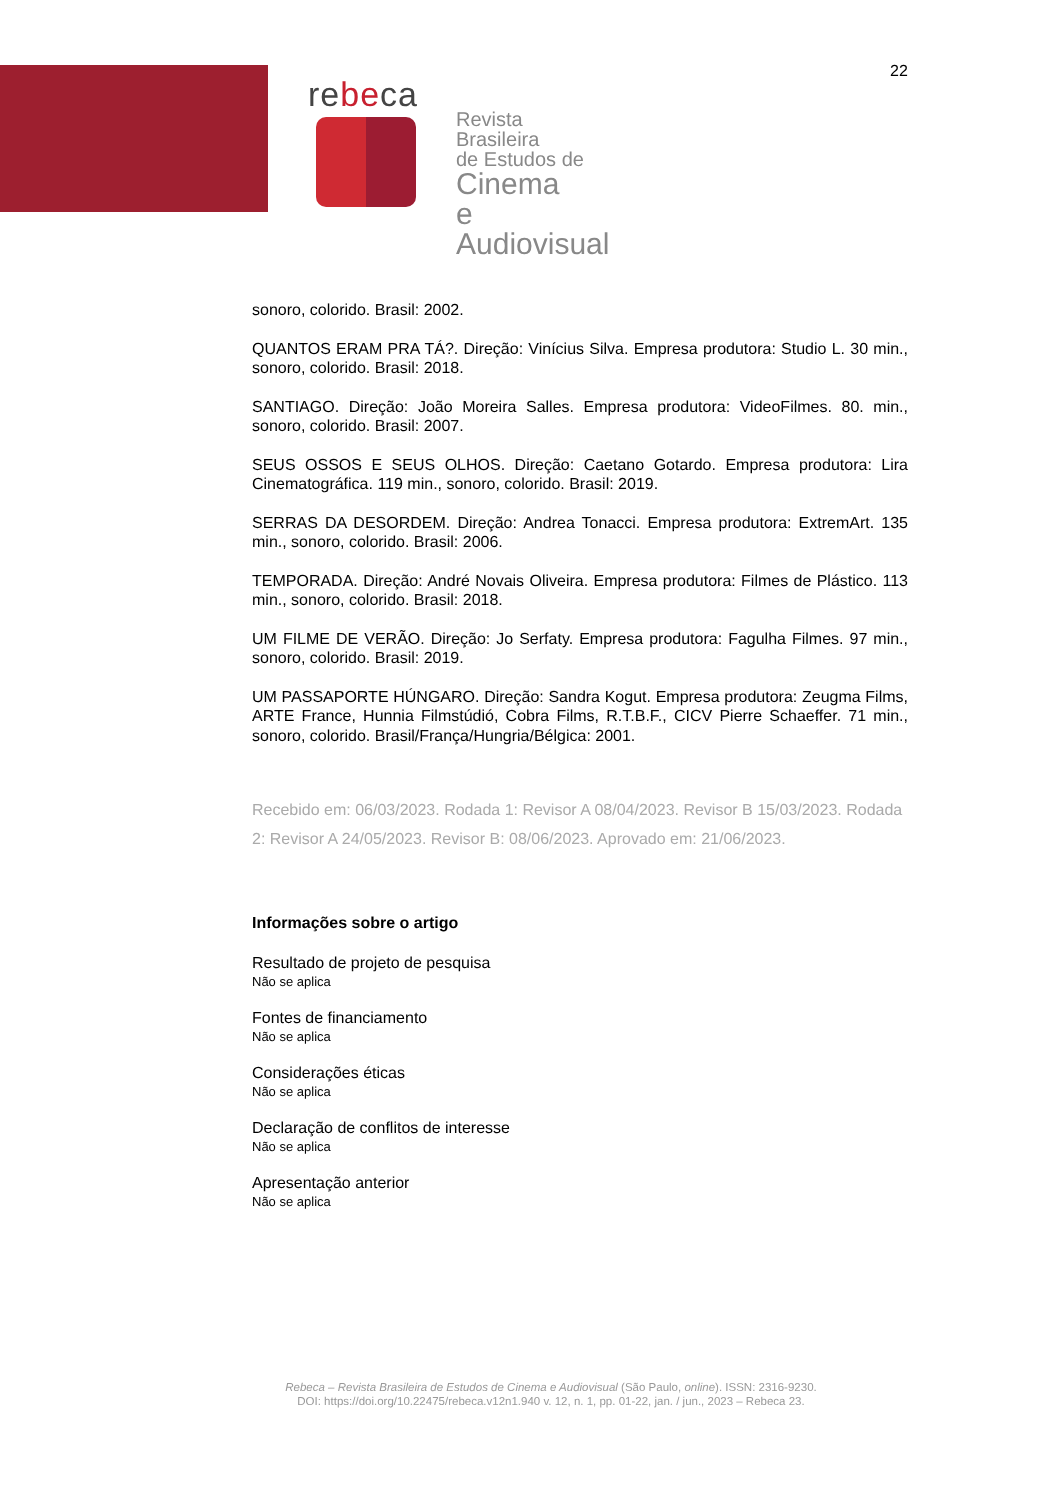22
rebeca
Revista Brasileira
de Estudos de
Cinema
e Audiovisual
sonoro, colorido. Brasil: 2002.
QUANTOS ERAM PRA TÁ?. Direção: Vinícius Silva. Empresa produtora: Studio L. 30 min., sonoro, colorido. Brasil: 2018.
SANTIAGO. Direção: João Moreira Salles. Empresa produtora: VideoFilmes. 80. min., sonoro, colorido. Brasil: 2007.
SEUS OSSOS E SEUS OLHOS. Direção: Caetano Gotardo. Empresa produtora: Lira Cinematográfica. 119 min., sonoro, colorido. Brasil: 2019.
SERRAS DA DESORDEM. Direção: Andrea Tonacci. Empresa produtora: ExtremArt. 135 min., sonoro, colorido. Brasil: 2006.
TEMPORADA. Direção: André Novais Oliveira. Empresa produtora: Filmes de Plástico. 113 min., sonoro, colorido. Brasil: 2018.
UM FILME DE VERÃO. Direção: Jo Serfaty. Empresa produtora: Fagulha Filmes. 97 min., sonoro, colorido. Brasil: 2019.
UM PASSAPORTE HÚNGARO. Direção: Sandra Kogut. Empresa produtora: Zeugma Films, ARTE France, Hunnia Filmstúdió, Cobra Films, R.T.B.F., CICV Pierre Schaeffer. 71 min., sonoro, colorido. Brasil/França/Hungria/Bélgica: 2001.
Recebido em: 06/03/2023. Rodada 1: Revisor A 08/04/2023. Revisor B 15/03/2023. Rodada 2: Revisor A 24/05/2023. Revisor B: 08/06/2023. Aprovado em: 21/06/2023.
Informações sobre o artigo
Resultado de projeto de pesquisa
Não se aplica
Fontes de financiamento
Não se aplica
Considerações éticas
Não se aplica
Declaração de conflitos de interesse
Não se aplica
Apresentação anterior
Não se aplica
Rebeca – Revista Brasileira de Estudos de Cinema e Audiovisual (São Paulo, online). ISSN: 2316-9230.
DOI: https://doi.org/10.22475/rebeca.v12n1.940 v. 12, n. 1, pp. 01-22, jan. / jun., 2023 – Rebeca 23.